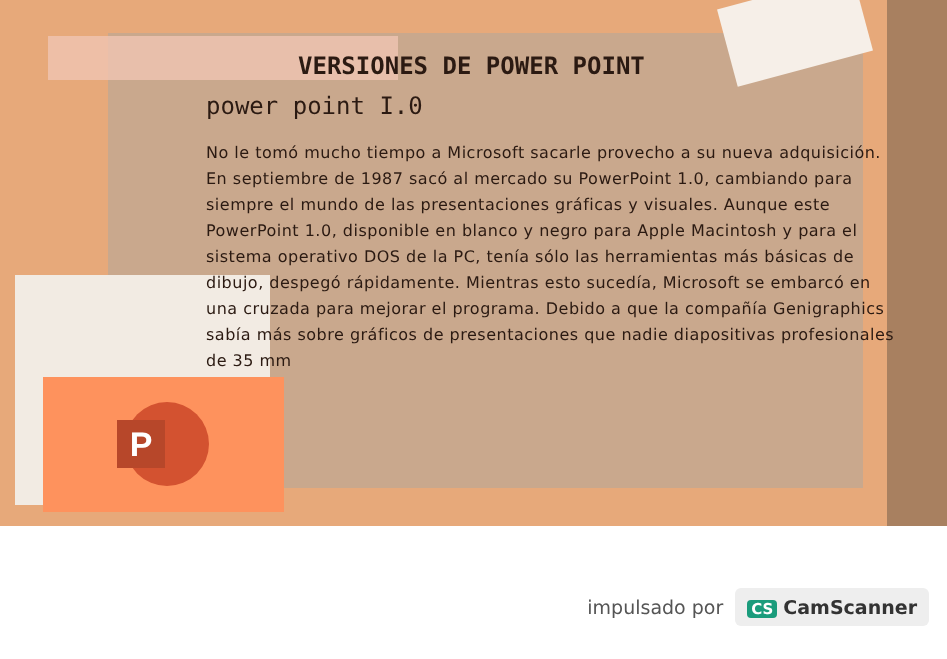P
VERSIONES DE POWER POINT
power point I.0
No le tomó mucho tiempo a Microsoft sacarle provecho a su nueva adquisición. En septiembre de 1987 sacó al mercado su PowerPoint 1.0, cambiando para siempre el mundo de las presentaciones gráficas y visuales. Aunque este PowerPoint 1.0, disponible en blanco y negro para Apple Macintosh y para el sistema operativo DOS de la PC, tenía sólo las herramientas más básicas de dibujo, despegó rápidamente. Mientras esto sucedía, Microsoft se embarcó en una cruzada para mejorar el programa. Debido a que la compañía Genigraphics sabía más sobre gráficos de presentaciones que nadie diapositivas profesionales de 35 mm
impulsado por
CS CamScanner